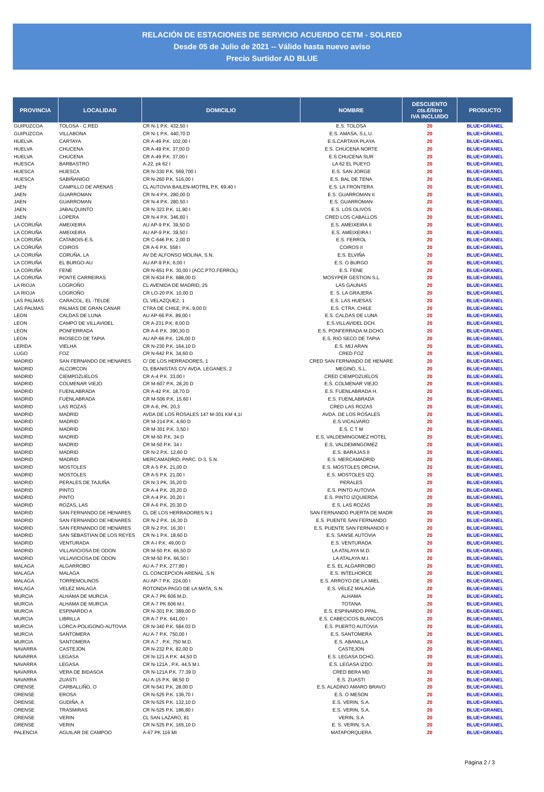RELACIÓN DE ESTACIONES DE SERVICIO ACUERDO CETM - SOLRED
Desde 05 de Julio de 2021 -- Válido hasta nuevo aviso
Precio Surtidor AD BLUE
| PROVINCIA | LOCALIDAD | DOMICILIO | NOMBRE | DESCUENTO cts.€/litro IVA INCLUIDO | PRODUCTO |
| --- | --- | --- | --- | --- | --- |
| GUIPUZCOA | TOLOSA - C.RED | CR N-1 P.K. 432,50 I | E.S. TOLOSA | 20 | BLUE+GRANEL |
| GUIPUZCOA | VILLABONA | CR N-1 P.K. 440,70 D | E.S. AMASA, S.L.U. | 20 | BLUE+GRANEL |
| HUELVA | CARTAYA | CR A-49 P.K. 102,00 I | E.S.CARTAYA PLAYA | 20 | BLUE+GRANEL |
| HUELVA | CHUCENA | CR A-49 P.K. 37,00 D | E.S. CHUCENA NORTE | 20 | BLUE+GRANEL |
| HUELVA | CHUCENA | CR A-49 P.K. 37,00 I | E.S.CHUCENA SUR | 20 | BLUE+GRANEL |
| HUESCA | BARBASTRO | A-22, pk 62 I | LA 62 EL PUEYO | 20 | BLUE+GRANEL |
| HUESCA | HUESCA | CR N-330 P.K. 569,700 I | E.S. SAN JORGE | 20 | BLUE+GRANEL |
| HUESCA | SABIÑANIGO | CR N-260 P.K. 516,00 I | E.S. BAL DE TENA | 20 | BLUE+GRANEL |
| JAEN | CAMPILLO DE ARENAS | CL AUTOVIA BAILEN-MOTRIL P.K. 69,40 I | E.S. LA FRONTERA | 20 | BLUE+GRANEL |
| JAEN | GUARROMAN | CR N-4 P.K. 280,00 D | E.S. GUARROMAN II | 20 | BLUE+GRANEL |
| JAEN | GUARROMAN | CR N-4 P.K. 280,50 I | E.S. GUARROMAN | 20 | BLUE+GRANEL |
| JAEN | JABALQUINTO | CR N-323 P.K. 11,90 I | E.S. LOS OLIVOS | 20 | BLUE+GRANEL |
| JAEN | LOPERA | CR N-4 P.K. 346,60 I | CRED LOS CABALLOS | 20 | BLUE+GRANEL |
| LA CORUÑA | AMEIXEIRA | AU AP-9 P.K. 39,50 D | E.S. AMEIXEIRA II | 20 | BLUE+GRANEL |
| LA CORUÑA | AMEIXEIRA | AU AP-9 P.K. 39,50 I | E.S. AMEIXEIRA I | 20 | BLUE+GRANEL |
| LA CORUÑA | CATABOIS-E.S. | CR C-646 P.K. 2,00 D | E.S. FERROL | 20 | BLUE+GRANEL |
| LA CORUÑA | COIROS | CR A-6 P.K. 558 I | COIROS II | 20 | BLUE+GRANEL |
| LA CORUÑA | CORUÑA, LA | AV DE ALFONSO MOLINA, S.N. | E.S. ELVIÑA | 20 | BLUE+GRANEL |
| LA CORUÑA | EL BURGO-AU | AU AP-9 P.K. 6,00 I | E.S. O BURGO | 20 | BLUE+GRANEL |
| LA CORUÑA | FENE | CR N-651 P.K. 30,00 I (ACC.PTO.FERROL) | E.S. FENE | 20 | BLUE+GRANEL |
| LA CORUÑA | PONTE CARREIRAS | CR N-634 P.K. 688,00 D | MOSYPER GESTION S.L | 20 | BLUE+GRANEL |
| LA RIOJA | LOGROÑO | CL AVENIDA DE MADRID, 25 | LAS GAUNAS | 20 | BLUE+GRANEL |
| LA RIOJA | LOGROÑO | CR LO-20 P.K. 10,00 D | E. S. LA GRAJERA | 20 | BLUE+GRANEL |
| LAS PALMAS | CARACOL, EL -TELDE | CL VELAZQUEZ, 1 | E.S. LAS HUESAS | 20 | BLUE+GRANEL |
| LAS PALMAS | PALMAS DE GRAN CANAR | CTRA DE CHILE, P.K. 9,00 D | E.S. CTRA. CHILE | 20 | BLUE+GRANEL |
| LEON | CALDAS DE LUNA | AU AP-66 P.K. 89,00 I | E.S. CALDAS DE LUNA | 20 | BLUE+GRANEL |
| LEON | CAMPO DE VILLAVIDEL | CR A-231 P.K. 8,00 D | E.S.VILLAVIDEL DCH. | 20 | BLUE+GRANEL |
| LEON | PONFERRADA | CR A-6 P.K. 390,30 D | E.S. PONFERRADA M.DCHO. | 20 | BLUE+GRANEL |
| LEON | RIOSECO DE TAPIA | AU AP-66 P.K. 126,00 D | E.S. RIO SECO DE TAPIA | 20 | BLUE+GRANEL |
| LERIDA | VIELHA | CR N-230 P.K. 164,10 D | E.S. MIJ ARAN | 20 | BLUE+GRANEL |
| LUGO | FOZ | CR N-642 P.K. 34,60 D | CRED FOZ | 20 | BLUE+GRANEL |
| MADRID | SAN FERNANDO DE HENARES | C/ DE LOS HERRADORES, 1 | CRED SAN FERNANDO DE HENARE | 20 | BLUE+GRANEL |
| MADRID | ALCORCON | CL EBANISTAS C/V AVDA. LEGANES, 2 | MEGINO, S.L. | 20 | BLUE+GRANEL |
| MADRID | CIEMPOZUELOS | CR A-4 P.K. 33,00 I | CRED CIEMPOZUELOS | 20 | BLUE+GRANEL |
| MADRID | COLMENAR VIEJO | CR M-607 P.K. 28,20 D | E.S. COLMENAR VIEJO | 20 | BLUE+GRANEL |
| MADRID | FUENLABRADA | CR A-42 P.K. 18,70 D | E.S. FUENLABRADA H. | 20 | BLUE+GRANEL |
| MADRID | FUENLABRADA | CR M-506 P.K. 15.60 I | E.S. FUENLABRADA | 20 | BLUE+GRANEL |
| MADRID | LAS ROZAS | CR A-6, PK. 20,3 | CRED LAS ROZAS | 20 | BLUE+GRANEL |
| MADRID | MADRID | AVDA DE LOS ROSALES 147 M-301 KM 4,1I | AVDA. DE LOS ROSALES | 20 | BLUE+GRANEL |
| MADRID | MADRID | CR M-214 P.K. 4,60 D | E.S.VICALVARO | 20 | BLUE+GRANEL |
| MADRID | MADRID | CR M-301 P.K. 3,50 I | E.S. C T M | 20 | BLUE+GRANEL |
| MADRID | MADRID | CR M-50 P.K. 34 D | E.S. VALDEMINGOMEZ HOTEL | 20 | BLUE+GRANEL |
| MADRID | MADRID | CR M-50 P.K. 34 I | E.S. VALDEMINGOMEZ | 20 | BLUE+GRANEL |
| MADRID | MADRID | CR N-2 P.K. 12,60 D | E.S. BARAJAS II | 20 | BLUE+GRANEL |
| MADRID | MADRID | MERCAMADRID, PARC. D-3, S.N. | E.S. MERCAMADRID | 20 | BLUE+GRANEL |
| MADRID | MOSTOLES | CR A-5 P.K. 21,00 D | E.S. MOSTOLES DRCHA. | 20 | BLUE+GRANEL |
| MADRID | MOSTOLES | CR A-5 P.K. 21,00 I | E.S. MOSTOLES IZQ. | 20 | BLUE+GRANEL |
| MADRID | PERALES DE TAJUÑA | CR N-3 PK. 35,20 D | PERALES | 20 | BLUE+GRANEL |
| MADRID | PINTO | CR A-4 P.K. 20,20 D | E.S. PINTO AUTOVIA | 20 | BLUE+GRANEL |
| MADRID | PINTO | CR A-4 P.K. 20,20 I | E.S. PINTO IZQUIERDA | 20 | BLUE+GRANEL |
| MADRID | ROZAS, LAS | CR A-6 P.K. 20,30 D | E.S. LAS ROZAS | 20 | BLUE+GRANEL |
| MADRID | SAN FERNANDO DE HENARES | CL DE LOS HERRADORES N 1 | SAN FERNANDO PUERTA DE MADR | 20 | BLUE+GRANEL |
| MADRID | SAN FERNANDO DE HENARES | CR N-2 P.K. 16,30 D | E.S. PUENTE SAN FERNANDO | 20 | BLUE+GRANEL |
| MADRID | SAN FERNANDO DE HENARES | CR N-2 P.K. 16,30 I | E.S. PUENTE SAN FERNANDO II | 20 | BLUE+GRANEL |
| MADRID | SAN SEBASTIAN DE LOS REYES | CR N-1 P.K. 18,60 D | E.S. SANSE AUTOVIA | 20 | BLUE+GRANEL |
| MADRID | VENTURADA | CR A-I P.K. 49,00 D | E.S. VENTURADA | 20 | BLUE+GRANEL |
| MADRID | VILLAVICIOSA DE ODON | CR M-50 P.K. 66,50 D | LA ATALAYA M.D. | 20 | BLUE+GRANEL |
| MADRID | VILLAVICIOSA DE ODON | CR M-50 P.K. 66,50 I | LA ATALAYA M.I. | 20 | BLUE+GRANEL |
| MALAGA | ALGARROBO | AU A-7 P.K. 277,80 I | E.S. EL ALGARROBO | 20 | BLUE+GRANEL |
| MALAGA | MALAGA | CL CONCEPCION ARENAL ,S.N | E.S. INTELHORCE | 20 | BLUE+GRANEL |
| MALAGA | TORREMOLINOS | AU AP-7 P.K. 224,00 I | E.S. ARROYO DE LA MIEL . | 20 | BLUE+GRANEL |
| MALAGA | VELEZ MALAGA | ROTONDA PAGO DE LA MATA, S.N. | E.S. VELEZ MALAGA | 20 | BLUE+GRANEL |
| MURCIA | ALHAMA DE MURCIA | CR A-7 PK 606 M.D. | ALHAMA | 20 | BLUE+GRANEL |
| MURCIA | ALHAMA DE MURCIA | CR A-7 PK 606 M.I. | TOTANA | 20 | BLUE+GRANEL |
| MURCIA | ESPINARDO A | CR N-301 P.K. 389,00 D | E.S. ESPINARDO PPAL. | 20 | BLUE+GRANEL |
| MURCIA | LIBRILLA | CR A-7 P.K. 641,00 I | E.S. CABECICOS BLANCOS | 20 | BLUE+GRANEL |
| MURCIA | LORCA-POLIGONO-AUTOVIA | CR N-340 P.K. 584.03 D | E.S. PUERTO AUTOVIA | 20 | BLUE+GRANEL |
| MURCIA | SANTOMERA | AU A-7 P.K. 750,00 I | E.S. SANTOMERA | 20 | BLUE+GRANEL |
| MURCIA | SANTOMERA | CR A-7 , P.K. 750 M.D. | E.S. ABANILLA | 20 | BLUE+GRANEL |
| NAVARRA | CASTEJON | CR N-232 P.K. 82,00 D | CASTEJON | 20 | BLUE+GRANEL |
| NAVARRA | LEGASA | CR N-121 A P.K. 44,50 D | E.S. LEGASA DCHO. | 20 | BLUE+GRANEL |
| NAVARRA | LEGASA | CR N-121A , P.K. 44,5 M.I. | E.S. LEGASA IZDO. | 20 | BLUE+GRANEL |
| NAVARRA | VERA DE BIDASOA | CR N-121A P.K. 77.39 D | CRED BERA MD | 20 | BLUE+GRANEL |
| NAVARRA | ZUASTI | AU A-15 P.K. 98.50 D | E.S. ZUASTI | 20 | BLUE+GRANEL |
| ORENSE | CARBALLIÑO, O | CR N-541 P.K. 28,00 D | E.S. ALADINO AMARO BRAVO | 20 | BLUE+GRANEL |
| ORENSE | EROSA | CR N-525 P.K. 136,70 I | E.S. O MESON | 20 | BLUE+GRANEL |
| ORENSE | GUDIÑA, A | CR N-525 P.K. 132,10 D | E.S. VERIN, S.A. | 20 | BLUE+GRANEL |
| ORENSE | TRASMIRAS | CR N-525 P.K. 186,80 I | E.S. VERIN, S.A. | 20 | BLUE+GRANEL |
| ORENSE | VERIN | CL SAN LAZARO, 81 | VERIN, S.A | 20 | BLUE+GRANEL |
| ORENSE | VERIN | CR N-525 P.K. 165,10 D | E. S. VERIN, S.A. | 20 | BLUE+GRANEL |
| PALENCIA | AGUILAR DE CAMPOO | A-67 PK 116 MI | MATAPORQUERA | 20 | BLUE+GRANEL |
Página 2 / 3